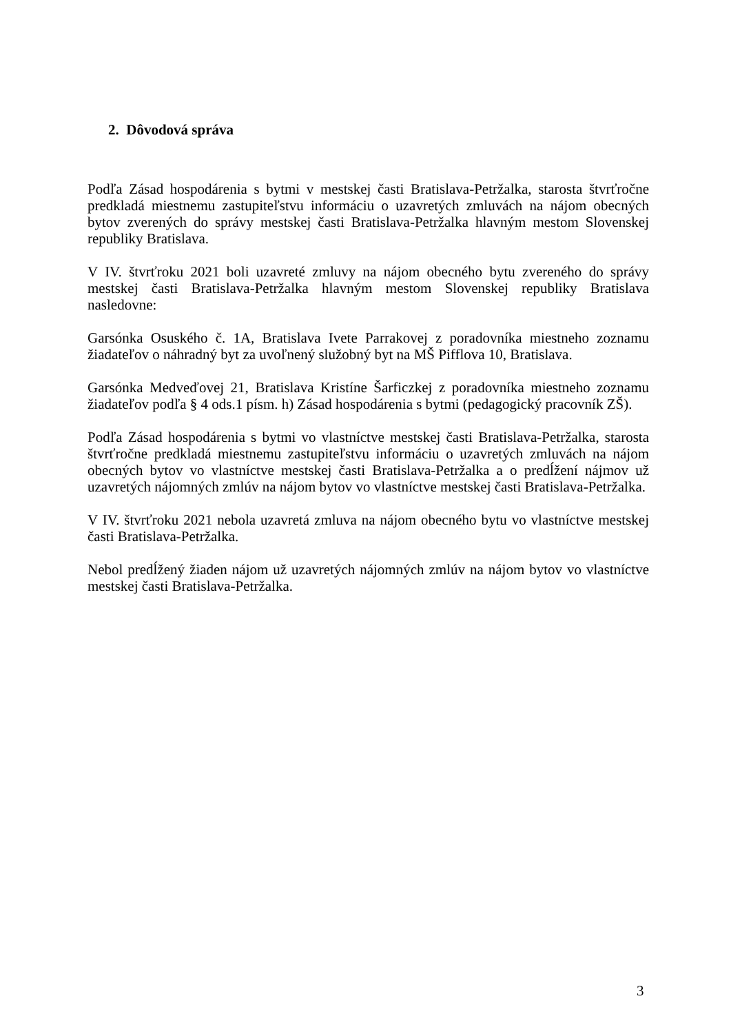2. Dôvodová správa
Podľa Zásad hospodárenia s bytmi v mestskej časti Bratislava-Petržalka, starosta štvrťročne predkladá miestnemu zastupiteľstvu informáciu o uzavretých zmluvách na nájom obecných bytov zverených do správy mestskej časti Bratislava-Petržalka hlavným mestom Slovenskej republiky Bratislava.
V IV. štvrťroku 2021 boli uzavreté zmluvy na nájom obecného bytu zvereného do správy mestskej časti Bratislava-Petržalka hlavným mestom Slovenskej republiky Bratislava nasledovne:
Garsónka Osuského č. 1A, Bratislava Ivete Parrakovej z poradovníka miestneho zoznamu žiadateľov o náhradný byt za uvoľnený služobný byt na MŠ Pifflova 10, Bratislava.
Garsónka Medveďovej 21, Bratislava Kristíne Šarficzkej z poradovníka miestneho zoznamu žiadateľov podľa § 4 ods.1 písm. h) Zásad hospodárenia s bytmi (pedagogický pracovník ZŠ).
Podľa Zásad hospodárenia s bytmi vo vlastníctve mestskej časti Bratislava-Petržalka, starosta štvrťročne predkladá miestnemu zastupiteľstvu informáciu o uzavretých zmluvách na nájom obecných bytov vo vlastníctve mestskej časti Bratislava-Petržalka a o predĺžení nájmov už uzavretých nájomných zmlúv na nájom bytov vo vlastníctve mestskej časti Bratislava-Petržalka.
V IV. štvrťroku 2021 nebola uzavretá zmluva na nájom obecného bytu vo vlastníctve mestskej časti Bratislava-Petržalka.
Nebol predĺžený žiaden nájom už uzavretých nájomných zmlúv na nájom bytov vo vlastníctve mestskej časti Bratislava-Petržalka.
3